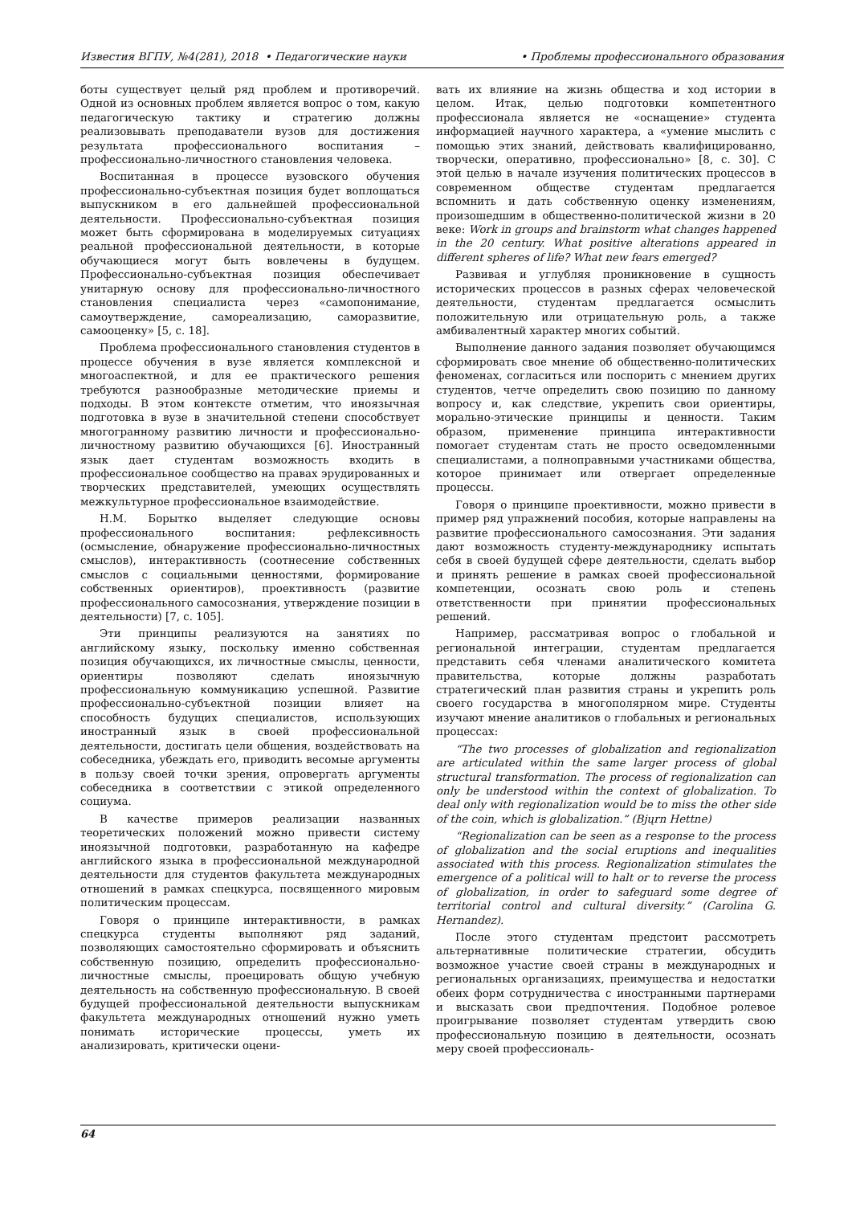Известия ВГПУ, №4(281), 2018 • Педагогические науки • Проблемы профессионального образования
боты существует целый ряд проблем и противоречий. Одной из основных проблем является вопрос о том, какую педагогическую тактику и стратегию должны реализовывать преподаватели вузов для достижения результата профессионального воспитания – профессионально-личностного становления человека.
Воспитанная в процессе вузовского обучения профессионально-субъектная позиция будет воплощаться выпускником в его дальнейшей профессиональной деятельности. Профессионально-субъектная позиция может быть сформирована в моделируемых ситуациях реальной профессиональной деятельности, в которые обучающиеся могут быть вовлечены в будущем. Профессионально-субъектная позиция обеспечивает унитарную основу для профессионально-личностного становления специалиста через «самопонимание, самоутверждение, самореализацию, саморазвитие, самооценку» [5, с. 18].
Проблема профессионального становления студентов в процессе обучения в вузе является комплексной и многоаспектной, и для ее практического решения требуются разнообразные методические приемы и подходы. В этом контексте отметим, что иноязычная подготовка в вузе в значительной степени способствует многогранному развитию личности и профессионально-личностному развитию обучающихся [6]. Иностранный язык дает студентам возможность входить в профессиональное сообщество на правах эрудированных и творческих представителей, умеющих осуществлять межкультурное профессиональное взаимодействие.
Н.М. Борытко выделяет следующие основы профессионального воспитания: рефлексивность (осмысление, обнаружение профессионально-личностных смыслов), интерактивность (соотнесение собственных смыслов с социальными ценностями, формирование собственных ориентиров), проективность (развитие профессионального самосознания, утверждение позиции в деятельности) [7, с. 105].
Эти принципы реализуются на занятиях по английскому языку, поскольку именно собственная позиция обучающихся, их личностные смыслы, ценности, ориентиры позволяют сделать иноязычную профессиональную коммуникацию успешной. Развитие профессионально-субъектной позиции влияет на способность будущих специалистов, использующих иностранный язык в своей профессиональной деятельности, достигать цели общения, воздействовать на собеседника, убеждать его, приводить весомые аргументы в пользу своей точки зрения, опровергать аргументы собеседника в соответствии с этикой определенного социума.
В качестве примеров реализации названных теоретических положений можно привести систему иноязычной подготовки, разработанную на кафедре английского языка в профессиональной международной деятельности для студентов факультета международных отношений в рамках спецкурса, посвященного мировым политическим процессам.
Говоря о принципе интерактивности, в рамках спецкурса студенты выполняют ряд заданий, позволяющих самостоятельно сформировать и объяснить собственную позицию, определить профессионально-личностные смыслы, проецировать общую учебную деятельность на собственную профессиональную. В своей будущей профессиональной деятельности выпускникам факультета международных отношений нужно уметь понимать исторические процессы, уметь их анализировать, критически оцени-
вать их влияние на жизнь общества и ход истории в целом. Итак, целью подготовки компетентного профессионала является не «оснащение» студента информацией научного характера, а «умение мыслить с помощью этих знаний, действовать квалифицированно, творчески, оперативно, профессионально» [8, с. 30]. С этой целью в начале изучения политических процессов в современном обществе студентам предлагается вспомнить и дать собственную оценку изменениям, произошедшим в общественно-политической жизни в 20 веке: Work in groups and brainstorm what changes happened in the 20 century. What positive alterations appeared in different spheres of life? What new fears emerged?
Развивая и углубляя проникновение в сущность исторических процессов в разных сферах человеческой деятельности, студентам предлагается осмыслить положительную или отрицательную роль, а также амбивалентный характер многих событий.
Выполнение данного задания позволяет обучающимся сформировать свое мнение об общественно-политических феноменах, согласиться или поспорить с мнением других студентов, четче определить свою позицию по данному вопросу и, как следствие, укрепить свои ориентиры, морально-этические принципы и ценности. Таким образом, применение принципа интерактивности помогает студентам стать не просто осведомленными специалистами, а полноправными участниками общества, которое принимает или отвергает определенные процессы.
Говоря о принципе проективности, можно привести в пример ряд упражнений пособия, которые направлены на развитие профессионального самосознания. Эти задания дают возможность студенту-международнику испытать себя в своей будущей сфере деятельности, сделать выбор и принять решение в рамках своей профессиональной компетенции, осознать свою роль и степень ответственности при принятии профессиональных решений.
Например, рассматривая вопрос о глобальной и региональной интеграции, студентам предлагается представить себя членами аналитического комитета правительства, которые должны разработать стратегический план развития страны и укрепить роль своего государства в многополярном мире. Студенты изучают мнение аналитиков о глобальных и региональных процессах:
“The two processes of globalization and regionalization are articulated within the same larger process of global structural transformation. The process of regionalization can only be understood within the context of globalization. To deal only with regionalization would be to miss the other side of the coin, which is globalization.” (Bjųrn Hettne)
“Regionalization can be seen as a response to the process of globalization and the social eruptions and inequalities associated with this process. Regionalization stimulates the emergence of a political will to halt or to reverse the process of globalization, in order to safeguard some degree of territorial control and cultural diversity.” (Carolina G. Hernandez).
После этого студентам предстоит рассмотреть альтернативные политические стратегии, обсудить возможное участие своей страны в международных и региональных организациях, преимущества и недостатки обеих форм сотрудничества с иностранными партнерами и высказать свои предпочтения. Подобное ролевое проигрывание позволяет студентам утвердить свою профессиональную позицию в деятельности, осознать меру своей профессиональ-
64